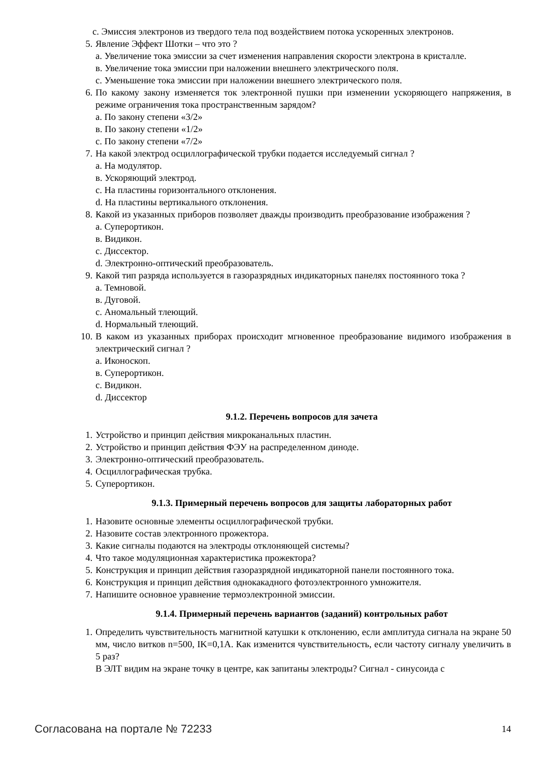с. Эмиссия электронов из твердого тела под воздействием потока ускоренных электронов.
5. Явление Эффект Шотки – что это ?
а. Увеличение тока эмиссии за счет изменения направления скорости электрона в кристалле.
в. Увеличение тока эмиссии при наложении внешнего электрического поля.
с. Уменьшение тока эмиссии при наложении внешнего электрического поля.
6. По какому закону изменяется ток электронной пушки при изменении ускоряющего напряжения, в режиме ограничения тока пространственным зарядом?
а. По закону степени «3/2»
в. По закону степени «1/2»
с. По закону степени «7/2»
7. На какой электрод осциллографической трубки подается исследуемый сигнал ?
а. На модулятор.
в. Ускоряющий электрод.
с. На пластины горизонтального отклонения.
d. На пластины вертикального отклонения.
8. Какой из указанных приборов позволяет дважды производить преобразование изображения ?
а. Суперортикон.
в. Видикон.
с. Диссектор.
d. Электронно-оптический преобразователь.
9. Какой тип разряда используется в газоразрядных индикаторных панелях постоянного тока ?
а. Темновой.
в. Дуговой.
с. Аномальный тлеющий.
d. Нормальный тлеющий.
10.
В каком из указанных приборах происходит мгновенное преобразование видимого изображения в электрический сигнал ?
а. Иконоскоп.
в. Суперортикон.
с. Видикон.
d. Диссектор
9.1.2. Перечень вопросов для зачета
1. Устройство и принцип действия микроканальных пластин.
2. Устройство и принцип действия ФЭУ на распределенном диноде.
3. Электронно-оптический преобразователь.
4. Осциллографическая трубка.
5. Суперортикон.
9.1.3. Примерный перечень вопросов для защиты лабораторных работ
1. Назовите основные элементы осциллографической трубки.
2. Назовите состав электронного прожектора.
3. Какие сигналы подаются на электроды отклоняющей системы?
4. Что такое модуляционная характеристика прожектора?
5. Конструкция и принцип действия газоразрядной индикаторной панели постоянного тока.
6. Конструкция и принцип действия однокакадного фотоэлектронного умножителя.
7. Напишите основное уравнение термоэлектронной эмиссии.
9.1.4. Примерный перечень вариантов (заданий) контрольных работ
1. Определить чувствительность магнитной катушки к отклонению, если амплитуда сигнала на экране 50 мм, число витков n=500, IK=0,1A. Как изменится чувствительность, если частоту сигналу увеличить в 5 раз?
В ЭЛТ видим на экране точку в центре, как запитаны электроды? Сигнал - синусоида с
Согласована на портале № 72233 14